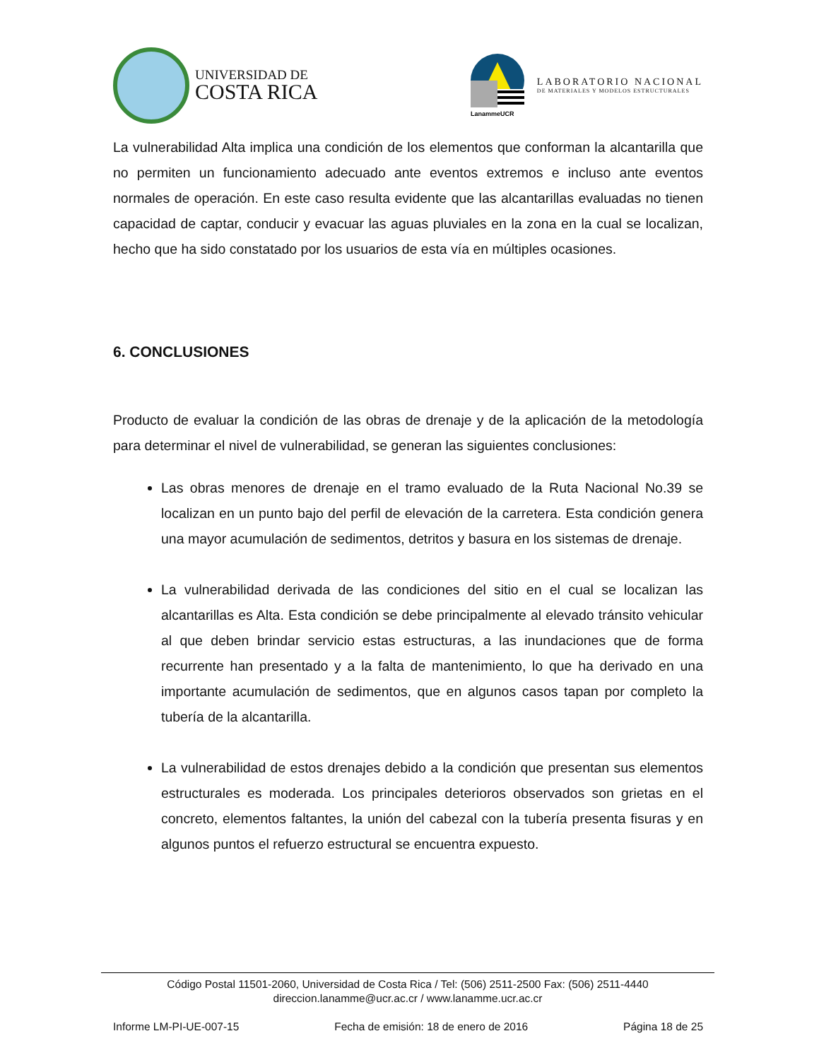UNIVERSIDAD DE
COSTA RICA
LanammeUCR
LABORATORIO NACIONAL
DE MATERIALES Y MODELOS ESTRUCTURALES
La vulnerabilidad Alta implica una condición de los elementos que conforman la alcantarilla que no permiten un funcionamiento adecuado ante eventos extremos e incluso ante eventos normales de operación. En este caso resulta evidente que las alcantarillas evaluadas no tienen capacidad de captar, conducir y evacuar las aguas pluviales en la zona en la cual se localizan, hecho que ha sido constatado por los usuarios de esta vía en múltiples ocasiones.
6. CONCLUSIONES
Producto de evaluar la condición de las obras de drenaje y de la aplicación de la metodología para determinar el nivel de vulnerabilidad, se generan las siguientes conclusiones:
Las obras menores de drenaje en el tramo evaluado de la Ruta Nacional No.39 se localizan en un punto bajo del perfil de elevación de la carretera. Esta condición genera una mayor acumulación de sedimentos, detritos y basura en los sistemas de drenaje.
La vulnerabilidad derivada de las condiciones del sitio en el cual se localizan las alcantarillas es Alta. Esta condición se debe principalmente al elevado tránsito vehicular al que deben brindar servicio estas estructuras, a las inundaciones que de forma recurrente han presentado y a la falta de mantenimiento, lo que ha derivado en una importante acumulación de sedimentos, que en algunos casos tapan por completo la tubería de la alcantarilla.
La vulnerabilidad de estos drenajes debido a la condición que presentan sus elementos estructurales es moderada. Los principales deterioros observados son grietas en el concreto, elementos faltantes, la unión del cabezal con la tubería presenta fisuras y en algunos puntos el refuerzo estructural se encuentra expuesto.
Código Postal 11501-2060, Universidad de Costa Rica / Tel: (506) 2511-2500 Fax: (506) 2511-4440
direccion.lanamme@ucr.ac.cr / www.lanamme.ucr.ac.cr
Informe LM-PI-UE-007-15 Fecha de emisión: 18 de enero de 2016 Página 18 de 25